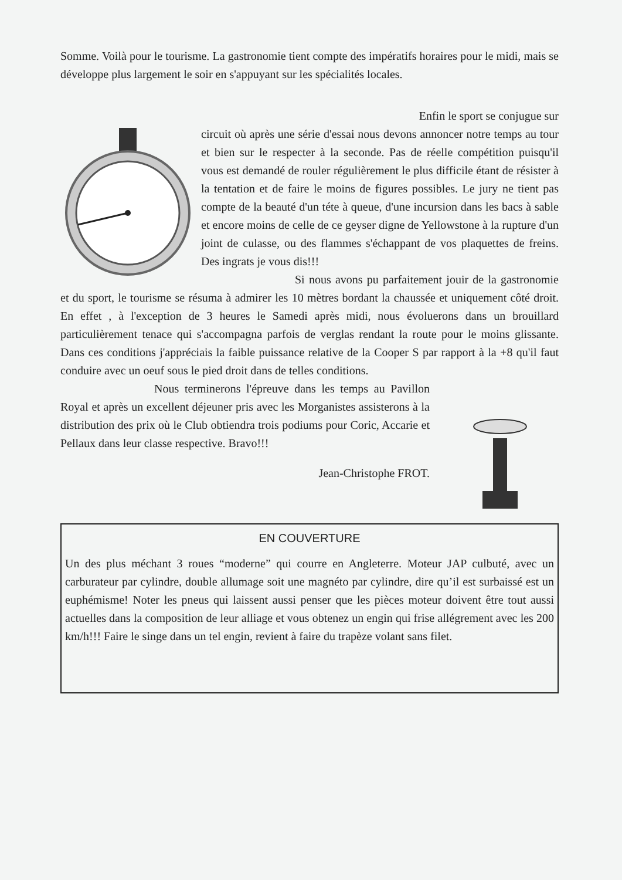Somme. Voilà pour le tourisme. La gastronomie tient compte des impératifs horaires pour le midi, mais se développe plus largement le soir en s'appuyant sur les spécialités locales.
Enfin le sport se conjugue sur
circuit où après une série d'essai nous devons annoncer notre temps au tour et bien sur le respecter à la seconde. Pas de réelle compétition puisqu'il vous est demandé de rouler régulièrement le plus difficile étant de résister à la tentation et de faire le moins de figures possibles. Le jury ne tient pas compte de la beauté d'un téte à queue, d'une incursion dans les bacs à sable et encore moins de celle de ce geyser digne de Yellowstone à la rupture d'un joint de culasse, ou des flammes s'échappant de vos plaquettes de freins. Des ingrats je vous dis!!!
Si nous avons pu parfaitement jouir de la gastronomie et du sport, le tourisme se résuma à admirer les 10 mètres bordant la chaussée et uniquement côté droit. En effet , à l'exception de 3 heures le Samedi après midi, nous évoluerons dans un brouillard particulièrement tenace qui s'accompagna parfois de verglas rendant la route pour le moins glissante. Dans ces conditions j'appréciais la faible puissance relative de la Cooper S par rapport à la +8 qu'il faut conduire avec un oeuf sous le pied droit dans de telles conditions.
Nous terminerons l'épreuve dans les temps au Pavillon Royal et après un excellent déjeuner pris avec les Morganistes assisterons à la distribution des prix où le Club obtiendra trois podiums pour Coric, Accarie et Pellaux dans leur classe respective. Bravo!!!
Jean-Christophe FROT.
EN COUVERTURE
Un des plus méchant 3 roues “moderne” qui courre en Angleterre. Moteur JAP culbuté, avec un carburateur par cylindre, double allumage soit une magnéto par cylindre, dire qu’il est surbaissé est un euphémisme! Noter les pneus qui laissent aussi penser que les pièces moteur doivent être tout aussi actuelles dans la composition de leur alliage et vous obtenez un engin qui frise allégrement avec les 200 km/h!!! Faire le singe dans un tel engin, revient à faire du trapèze volant sans filet.